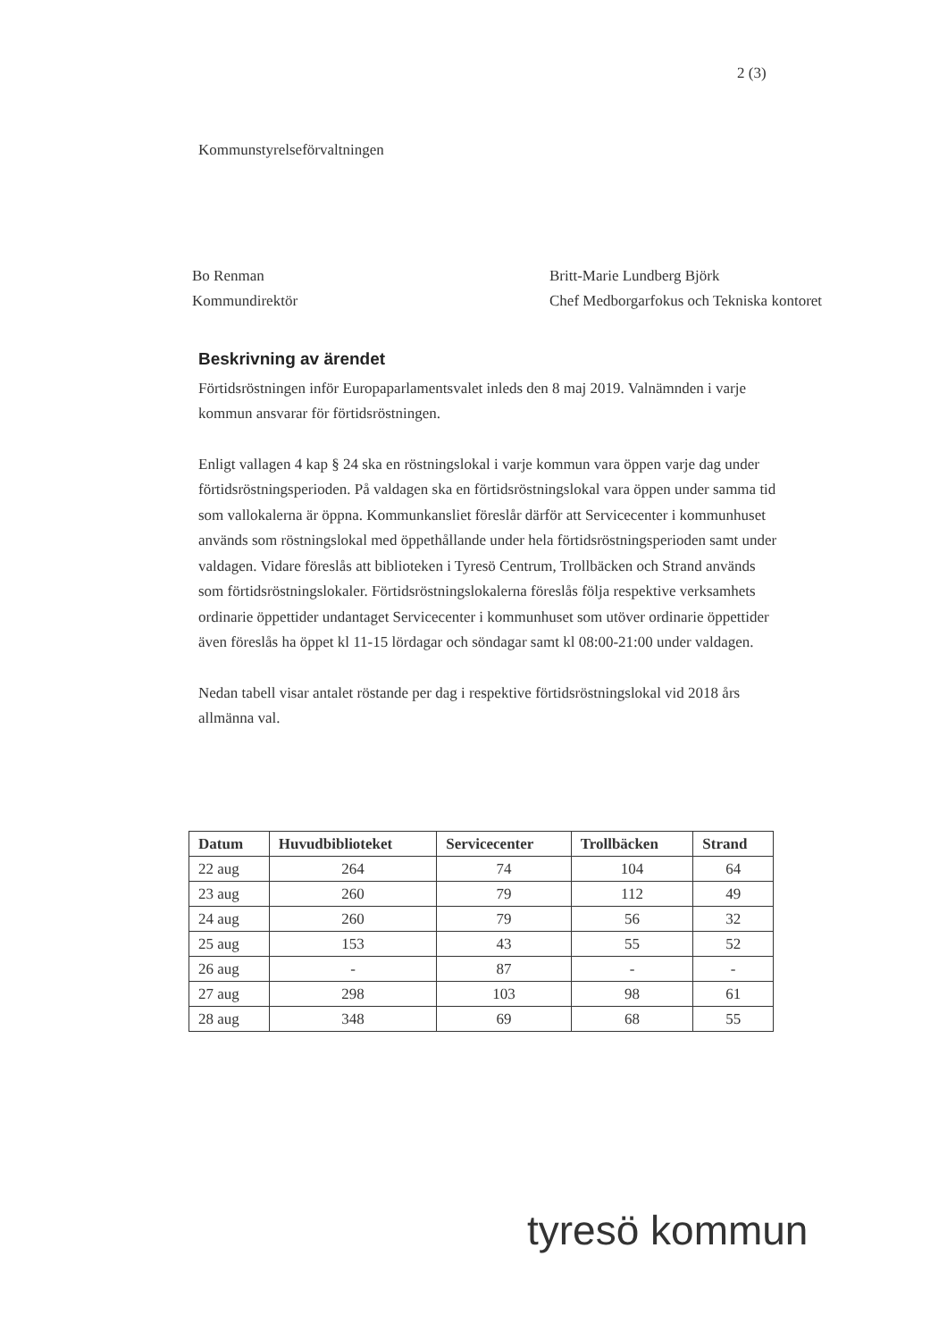2 (3)
Kommunstyrelseförvaltningen
Bo Renman
Kommundirektör
Britt-Marie Lundberg Björk
Chef Medborgarfokus och Tekniska kontoret
Beskrivning av ärendet
Förtidsröstningen inför Europaparlamentsvalet inleds den 8 maj 2019. Valnämnden i varje kommun ansvarar för förtidsröstningen.
Enligt vallagen 4 kap § 24 ska en röstningslokal i varje kommun vara öppen varje dag under förtidsröstningsperioden. På valdagen ska en förtidsröstningslokal vara öppen under samma tid som vallokalerna är öppna. Kommunkansliet föreslår därför att Servicecenter i kommunhuset används som röstningslokal med öppethållande under hela förtidsröstningsperioden samt under valdagen. Vidare föreslås att biblioteken i Tyresö Centrum, Trollbäcken och Strand används som förtidsröstningslokaler. Förtidsröstningslokalerna föreslås följa respektive verksamhets ordinarie öppettider undantaget Servicecenter i kommunhuset som utöver ordinarie öppettider även föreslås ha öppet kl 11-15 lördagar och söndagar samt kl 08:00-21:00 under valdagen.
Nedan tabell visar antalet röstande per dag i respektive förtidsröstningslokal vid 2018 års allmänna val.
| Datum | Huvudbiblioteket | Servicecenter | Trollbäcken | Strand |
| --- | --- | --- | --- | --- |
| 22 aug | 264 | 74 | 104 | 64 |
| 23 aug | 260 | 79 | 112 | 49 |
| 24 aug | 260 | 79 | 56 | 32 |
| 25 aug | 153 | 43 | 55 | 52 |
| 26 aug | - | 87 | - | - |
| 27 aug | 298 | 103 | 98 | 61 |
| 28 aug | 348 | 69 | 68 | 55 |
tyresö kommun